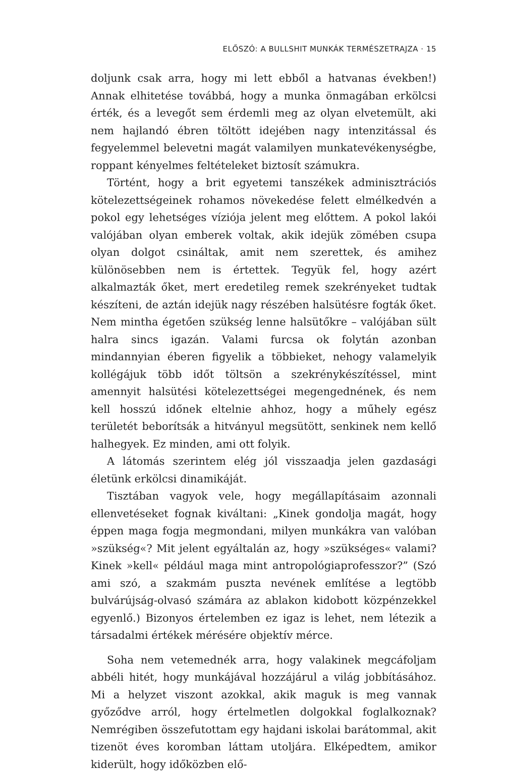ELŐSZÓ: A BULLSHIT MUNKÁK TERMÉSZETRAJZA · 15
doljunk csak arra, hogy mi lett ebből a hatvanas években!) Annak elhitetése továbbá, hogy a munka önmagában erkölcsi érték, és a levegőt sem érdemli meg az olyan elvetemült, aki nem hajlandó ébren töltött idejében nagy intenzitással és fegyelemmel belevetni magát valamilyen munkatevékenységbe, roppant kényelmes feltételeket biztosít számukra.
Történt, hogy a brit egyetemi tanszékek adminisztrációs kötelezettségeinek rohamos növekedése felett elmélkedvén a pokol egy lehetséges víziója jelent meg előttem. A pokol lakói valójában olyan emberek voltak, akik idejük zömében csupa olyan dolgot csináltak, amit nem szerettek, és amihez különösebben nem is értettek. Tegyük fel, hogy azért alkalmazták őket, mert eredetileg remek szekrényeket tudtak készíteni, de aztán idejük nagy részében halsütésre fogták őket. Nem mintha égetően szükség lenne halsütőkre – valójában sült halra sincs igazán. Valami furcsa ok folytán azonban mindannyian éberen figyelik a többieket, nehogy valamelyik kollégájuk több időt töltsön a szekrénykészítéssel, mint amennyit halsütési kötelezettségei megengednének, és nem kell hosszú időnek eltelnie ahhoz, hogy a műhely egész területét beborítsák a hitványul megsütött, senkinek nem kellő halhegyek. Ez minden, ami ott folyik.
A látomás szerintem elég jól visszaadja jelen gazdasági életünk erkölcsi dinamikáját.
Tisztában vagyok vele, hogy megállapításaim azonnali ellenvetéseket fognak kiváltani: „Kinek gondolja magát, hogy éppen maga fogja megmondani, milyen munkákra van valóban »szükség«? Mit jelent egyáltalán az, hogy »szükséges« valami? Kinek »kell« például maga mint antropológiaprofesszor?” (Szó ami szó, a szakmám puszta nevének említése a legtöbb bulvárújság-olvasó számára az ablakon kidobott közpénzekkel egyenlő.) Bizonyos értelemben ez igaz is lehet, nem létezik a társadalmi értékek mérésére objektív mérce.
Soha nem vetemednék arra, hogy valakinek megcáfoljam abbéli hitét, hogy munkájával hozzájárul a világ jobbításához. Mi a helyzet viszont azokkal, akik maguk is meg vannak győződve arról, hogy értelmetlen dolgokkal foglalkoznak? Nemrégiben összefutottam egy hajdani iskolai barátommal, akit tizenöt éves koromban láttam utoljára. Elképedtem, amikor kiderült, hogy időközben elő-